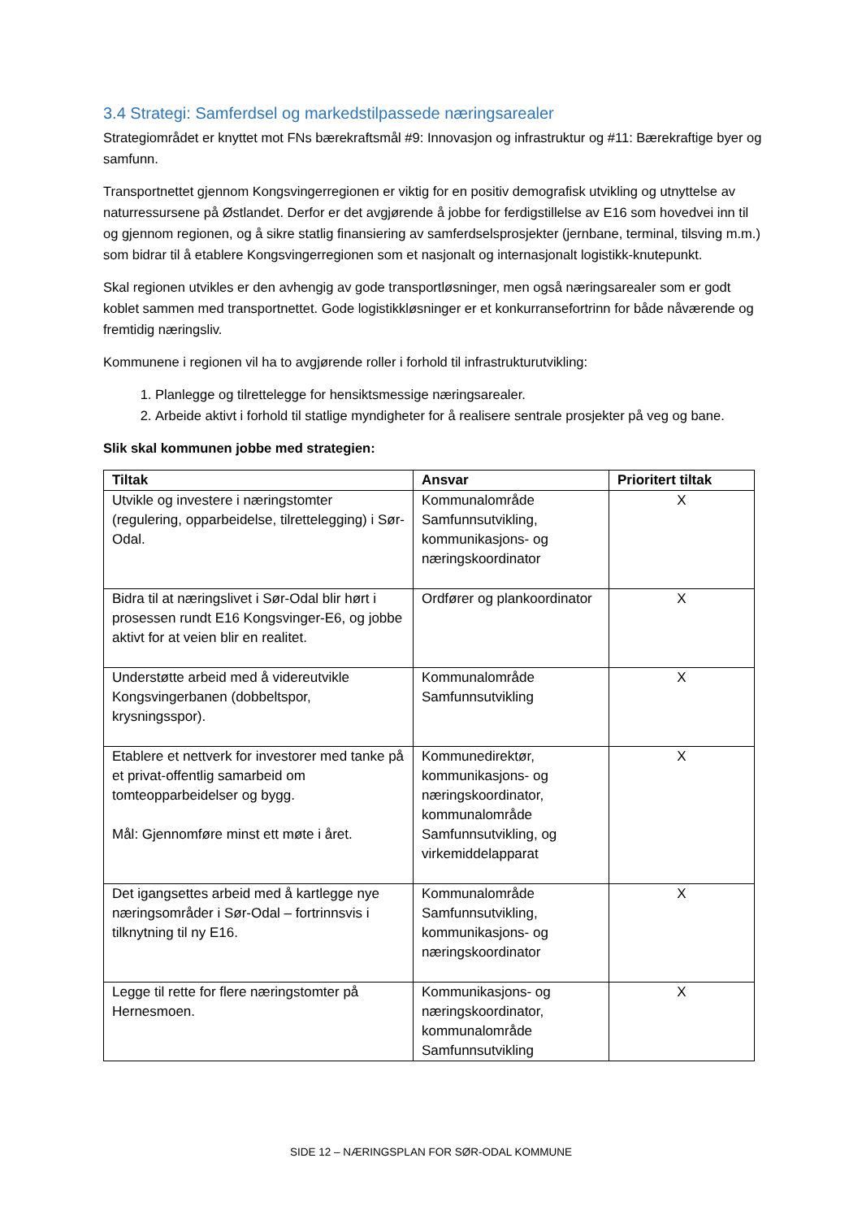3.4 Strategi: Samferdsel og markedstilpassede næringsarealer
Strategiområdet er knyttet mot FNs bærekraftsmål #9: Innovasjon og infrastruktur og #11: Bærekraftige byer og samfunn.
Transportnettet gjennom Kongsvingerregionen er viktig for en positiv demografisk utvikling og utnyttelse av naturressursene på Østlandet. Derfor er det avgjørende å jobbe for ferdigstillelse av E16 som hovedvei inn til og gjennom regionen, og å sikre statlig finansiering av samferdselsprosjekter (jernbane, terminal, tilsving m.m.) som bidrar til å etablere Kongsvingerregionen som et nasjonalt og internasjonalt logistikk-knutepunkt.
Skal regionen utvikles er den avhengig av gode transportløsninger, men også næringsarealer som er godt koblet sammen med transportnettet. Gode logistikkløsninger er et konkurransefortrinn for både nåværende og fremtidig næringsliv.
Kommunene i regionen vil ha to avgjørende roller i forhold til infrastrukturutvikling:
1. Planlegge og tilrettelegge for hensiktsmessige næringsarealer.
2. Arbeide aktivt i forhold til statlige myndigheter for å realisere sentrale prosjekter på veg og bane.
Slik skal kommunen jobbe med strategien:
| Tiltak | Ansvar | Prioritert tiltak |
| --- | --- | --- |
| Utvikle og investere i næringstomter (regulering, opparbeidelse, tilrettelegging) i Sør-Odal. | Kommunalområde Samfunnsutvikling, kommunikasjons- og næringskoordinator | X |
| Bidra til at næringslivet i Sør-Odal blir hørt i prosessen rundt E16 Kongsvinger-E6, og jobbe aktivt for at veien blir en realitet. | Ordfører og plankoordinator | X |
| Understøtte arbeid med å videreutvikle Kongsvingerbanen (dobbeltspor, krysningsspor). | Kommunalområde Samfunnsutvikling | X |
| Etablere et nettverk for investorer med tanke på et privat-offentlig samarbeid om tomteopparbeidelser og bygg. Mål: Gjennomføre minst ett møte i året. | Kommunedirektør, kommunikasjons- og næringskoordinator, kommunalområde Samfunnsutvikling, og virkemiddelapparat | X |
| Det igangsettes arbeid med å kartlegge nye næringsområder i Sør-Odal – fortrinnsvis i tilknytning til ny E16. | Kommunalområde Samfunnsutvikling, kommunikasjons- og næringskoordinator | X |
| Legge til rette for flere næringstomter på Hernesmoen. | Kommunikasjons- og næringskoordinator, kommunalområde Samfunnsutvikling | X |
SIDE 12 – NÆRINGSPLAN FOR SØR-ODAL KOMMUNE